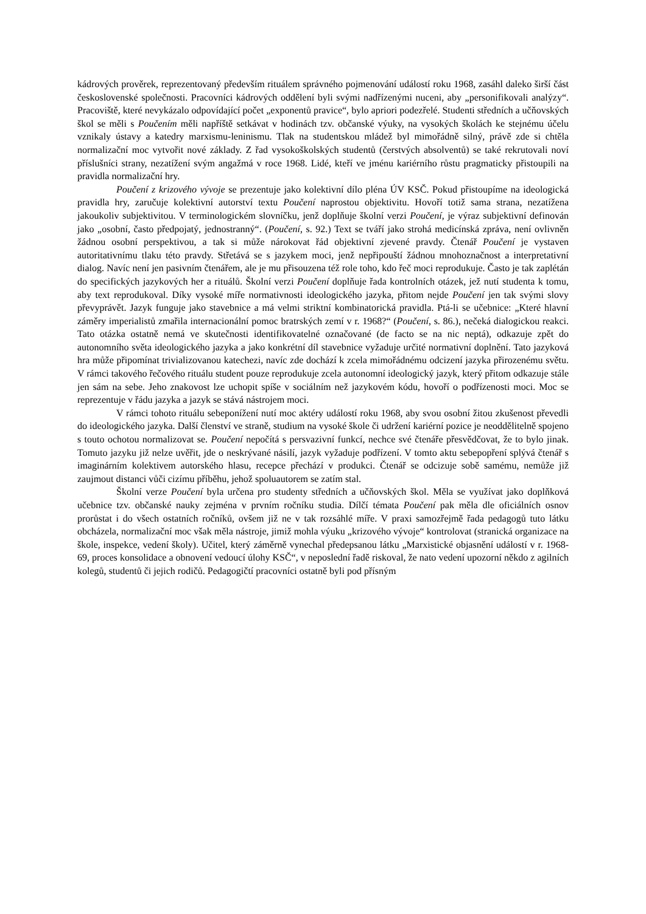kádrových prověrek, reprezentovaný především rituálem správného pojmenování událostí roku 1968, zasáhl daleko širší část československé společnosti. Pracovníci kádrových oddělení byli svými nadřízenými nuceni, aby „personifikovali analýzy“. Pracoviště, které nevykázalo odpovídající počet „exponentů pravice“, bylo apriori podezřelé. Studenti středních a učňovských škol se měli s Poučením měli napříště setkávat v hodinách tzv. občanské výuky, na vysokých školách ke stejnému účelu vznikaly ústavy a katedry marxismu-leninismu. Tlak na studentskou mládež byl mimořádně silný, právě zde si chtěla normalizační moc vytvořit nové základy. Z řad vysokoškolských studentů (čerstvých absolventů) se také rekrutovali noví příslušníci strany, nezatížení svým angažmá v roce 1968. Lidé, kteří ve jménu kariérního růstu pragmaticky přistoupili na pravidla normalizační hry.
Poučení z krizového vývoje se prezentuje jako kolektivní dílo pléna ÚV KSČ. Pokud přistoupíme na ideologická pravidla hry, zaručuje kolektivní autorství textu Poučení naprostou objektivitu. Hovoří totiž sama strana, nezatížena jakoukoliv subjektivitou. V terminologickém slovníčku, jenž doplňuje školní verzi Poučení, je výraz subjektivní definován jako „osobní, často předpojatý, jednostranný“. (Poučení, s. 92.) Text se tváří jako strohá medicínská zpráva, není ovlivněn žádnou osobní perspektivou, a tak si může nárokovat řád objektivní zjevené pravdy. Čtenář Poučení je vystaven autoritativnímu tlaku této pravdy. Střetává se s jazykem moci, jenž nepřipouští žádnou mnohoznačnost a interpretativní dialog. Navíc není jen pasivním čtenářem, ale je mu přisouzena též role toho, kdo řeč moci reprodukuje. Často je tak zaplétán do specifických jazykových her a rituálů. Školní verzi Poučení doplňuje řada kontrolních otázek, jež nutí studenta k tomu, aby text reprodukoval. Díky vysoké míře normativnosti ideologického jazyka, přitom nejde Poučení jen tak svými slovy převyprávět. Jazyk funguje jako stavebnice a má velmi striktní kombinatorická pravidla. Ptá-li se učebnice: „Které hlavní záměry imperialistů zmařila internacionální pomoc bratrských zemí v r. 1968?“ (Poučení, s. 86.), nečeká dialogickou reakci. Tato otázka ostatně nemá ve skutečnosti identifikovatelné označované (de facto se na nic neptá), odkazuje zpět do autonomního světa ideologického jazyka a jako konkrétní díl stavebnice vyžaduje určité normativní doplnění. Tato jazyková hra může připomínat trivializovanou katechezi, navíc zde dochází k zcela mimořádnému odcizení jazyka přirozenému světu. V rámci takového řečového rituálu student pouze reprodukuje zcela autonomní ideologický jazyk, který přitom odkazuje stále jen sám na sebe. Jeho znakovost lze uchopit spíše v sociálním než jazykovém kódu, hovoří o podřízenosti moci. Moc se reprezentuje v řádu jazyka a jazyk se stává nástrojem moci.
V rámci tohoto rituálu sebeponížení nutí moc aktéry událostí roku 1968, aby svou osobní žitou zkušenost převedli do ideologického jazyka. Další členství ve straně, studium na vysoké škole či udržení kariérní pozice je neoddělitelně spojeno s touto ochotou normalizovat se. Poučení nepočítá s persvazivní funkcí, nechce své čtenáře přesvědčovat, že to bylo jinak. Tomuto jazyku již nelze uvěřit, jde o neskrývané násilí, jazyk vyžaduje podřízení. V tomto aktu sebepopření splývá čtenář s imaginárním kolektivem autorského hlasu, recepce přechází v produkci. Čtenář se odcizuje sobě samému, nemůže již zaujmout distanci vůči cizímu příběhu, jehož spoluautorem se zatím stal.
Školní verze Poučení byla určena pro studenty středních a učňovských škol. Měla se využívat jako doplňková učebnice tzv. občanské nauky zejména v prvním ročníku studia. Dílčí témata Poučení pak měla dle oficiálních osnov prorůstat i do všech ostatních ročníků, ovšem již ne v tak rozsáhlé míře. V praxi samozřejmě řada pedagogů tuto látku obcházela, normalizační moc však měla nástroje, jimiž mohla výuku „krizového vývoje“ kontrolovat (stranická organizace na škole, inspekce, vedení školy). Učitel, který záměrně vynechal předepsanou látku „Marxistické objasnění událostí v r. 1968-69, proces konsolidace a obnovení vedoucí úlohy KSČ“, v neposlední řadě riskoval, že nato vedení upozorní někdo z agilních kolegů, studentů či jejich rodičů. Pedagogičtí pracovníci ostatně byli pod přísným